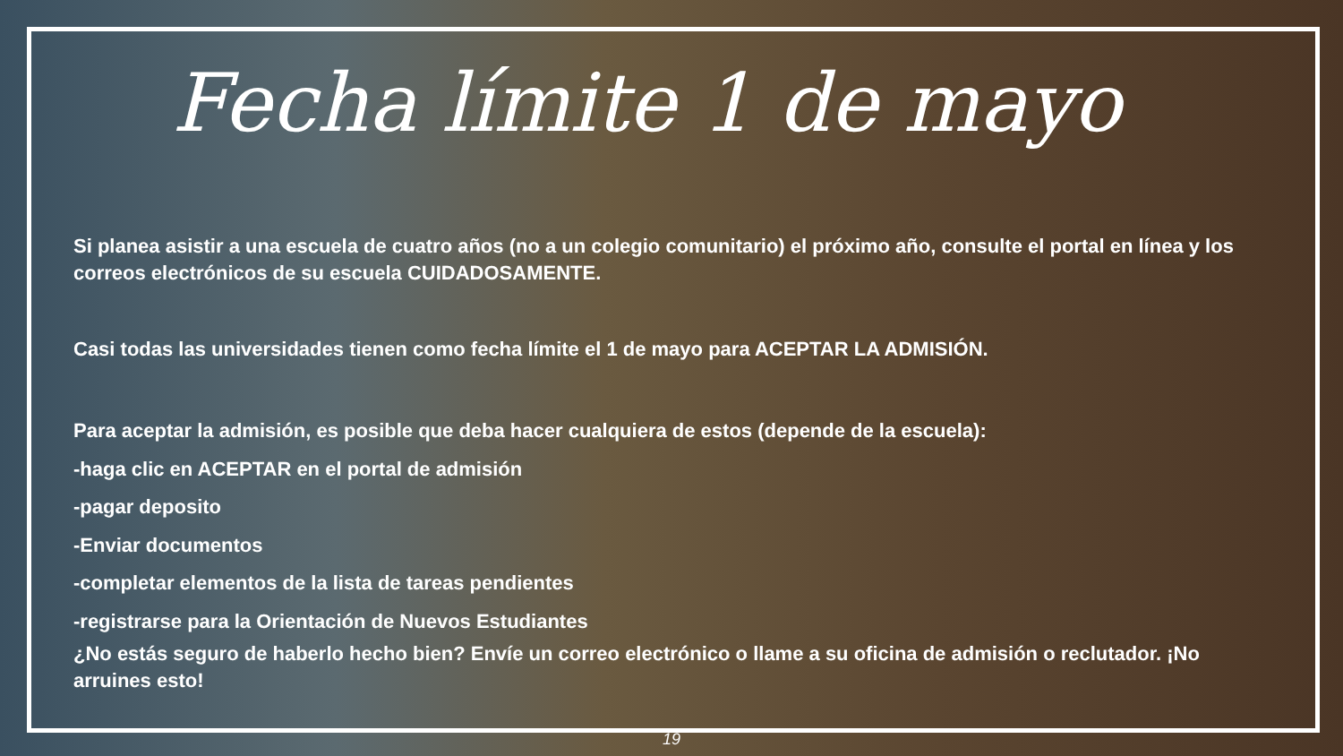Fecha límite 1 de mayo
Si planea asistir a una escuela de cuatro años (no a un colegio comunitario) el próximo año, consulte el portal en línea y los correos electrónicos de su escuela CUIDADOSAMENTE.
Casi todas las universidades tienen como fecha límite el 1 de mayo para ACEPTAR LA ADMISIÓN.
Para aceptar la admisión, es posible que deba hacer cualquiera de estos (depende de la escuela):
-haga clic en ACEPTAR en el portal de admisión
-pagar deposito
-Enviar documentos
-completar elementos de la lista de tareas pendientes
-registrarse para la Orientación de Nuevos Estudiantes
¿No estás seguro de haberlo hecho bien? Envíe un correo electrónico o llame a su oficina de admisión o reclutador. ¡No arruines esto!
19